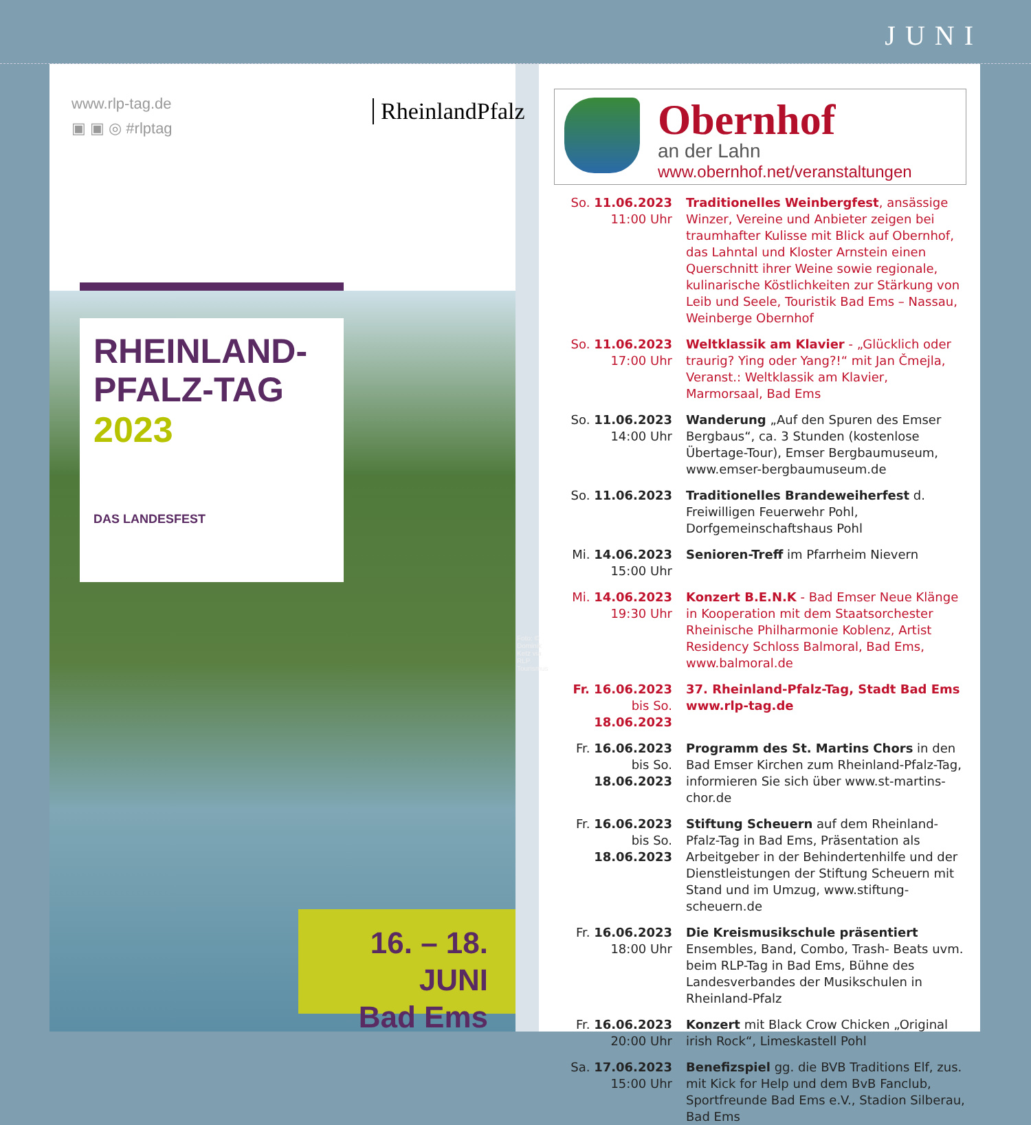JUNI
www.rlp-tag.de
▣ ▣ ◎ #rlptag
RheinlandPfalz
RHEINLAND-
PFALZ-TAG
2023
DAS LANDESFEST
Foto: © Dominik Ketz via RLP Tourismus
16. – 18. JUNI
Bad Ems
Obernhof
an der Lahn
www.obernhof.net/veranstaltungen
So. 11.06.2023
11:00 Uhr
Traditionelles Weinbergfest, ansässige Winzer, Vereine und Anbieter zeigen bei traumhafter Kulisse mit Blick auf Obernhof, das Lahntal und Kloster Arnstein einen Querschnitt ihrer Weine sowie regionale, kulinarische Köstlichkeiten zur Stärkung von Leib und Seele, Touristik Bad Ems – Nassau, Weinberge Obernhof
So. 11.06.2023
17:00 Uhr
Weltklassik am Klavier - „Glücklich oder traurig? Ying oder Yang?!“ mit Jan Čmejla, Veranst.: Weltklassik am Klavier, Marmorsaal, Bad Ems
So. 11.06.2023
14:00 Uhr
Wanderung „Auf den Spuren des Emser Bergbaus“, ca. 3 Stunden (kostenlose Übertage-Tour), Emser Bergbaumuseum, www.emser-bergbaumuseum.de
So. 11.06.2023 Traditionelles Brandeweiherfest d. Freiwilligen Feuerwehr Pohl, Dorfgemeinschaftshaus Pohl
Mi. 14.06.2023
15:00 Uhr
Senioren-Treff im Pfarrheim Nievern
Mi. 14.06.2023
19:30 Uhr
Konzert B.E.N.K - Bad Emser Neue Klänge in Kooperation mit dem Staatsorchester Rheinische Philharmonie Koblenz, Artist Residency Schloss Balmoral, Bad Ems, www.balmoral.de
Fr. 16.06.2023
bis So. 18.06.2023
37. Rheinland-Pfalz-Tag, Stadt Bad Ems
www.rlp-tag.de
Fr. 16.06.2023
bis So. 18.06.2023
Programm des St. Martins Chors in den Bad Emser Kirchen zum Rheinland-Pfalz-Tag, informieren Sie sich über www.st-martins-chor.de
Fr. 16.06.2023
bis So. 18.06.2023
Stiftung Scheuern auf dem Rheinland-Pfalz-Tag in Bad Ems, Präsentation als Arbeitgeber in der Behindertenhilfe und der Dienstleistungen der Stiftung Scheuern mit Stand und im Umzug, www.stiftung-scheuern.de
Fr. 16.06.2023
18:00 Uhr
Die Kreismusikschule präsentiert Ensembles, Band, Combo, Trash- Beats uvm. beim RLP-Tag in Bad Ems, Bühne des Landesverbandes der Musikschulen in Rheinland-Pfalz
Fr. 16.06.2023
20:00 Uhr
Konzert mit Black Crow Chicken „Original irish Rock“, Limeskastell Pohl
Sa. 17.06.2023
15:00 Uhr
Benefizspiel gg. die BVB Traditions Elf, zus. mit Kick for Help und dem BvB Fanclub, Sportfreunde Bad Ems e.V., Stadion Silberau, Bad Ems